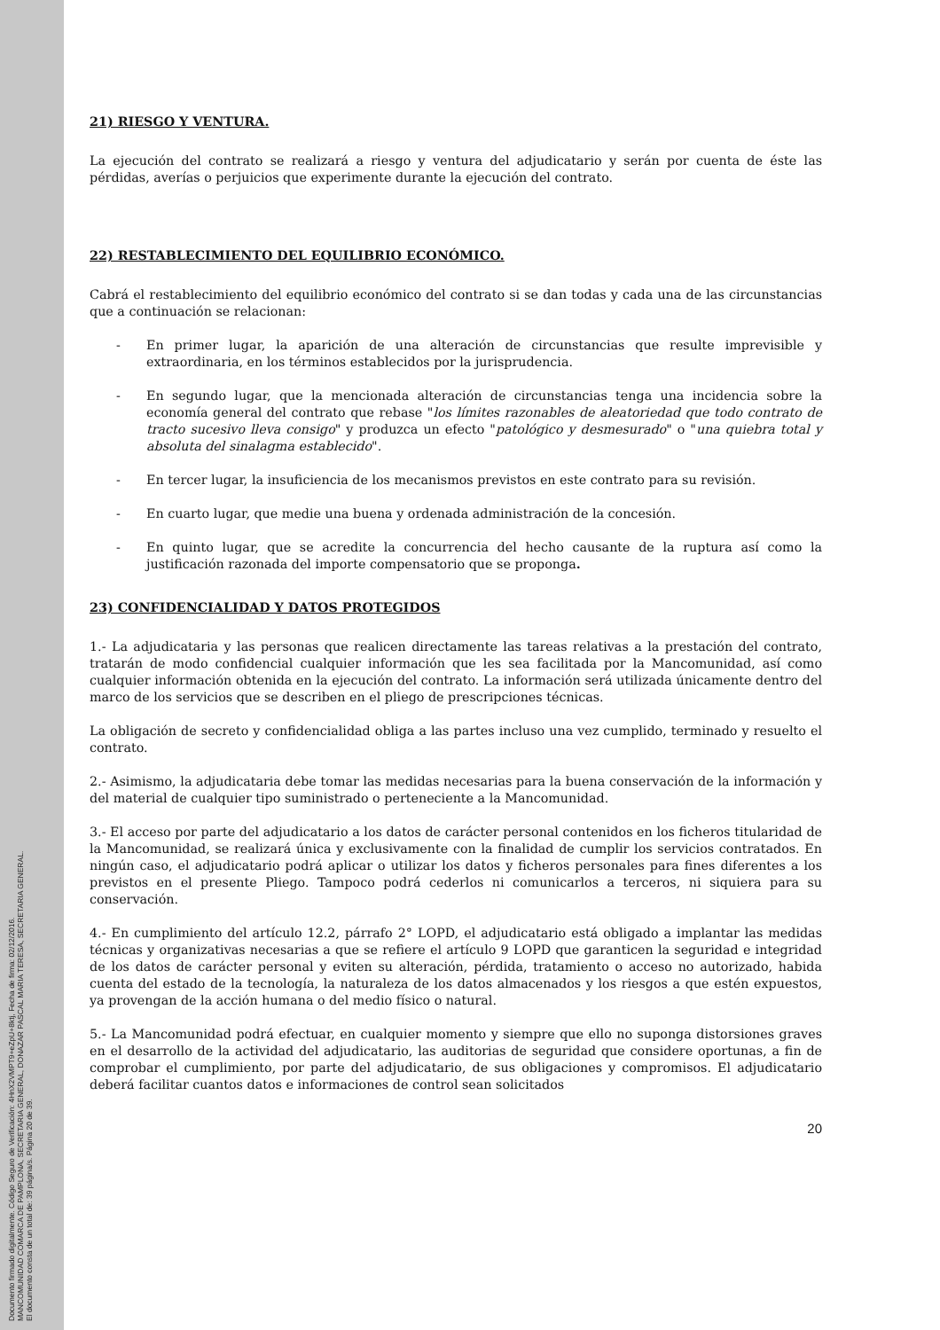Documento firmado digitalmente. Código Seguro de Verificación: 4HnX2VMPT9+eZpU+8ktj, Fecha de firma: 02/12/2016.
MANCOMUNIDAD COMARCA DE PAMPLONA, SECRETARIA GENERAL, DONAZAR PASCAL MARIA TERESA, SECRETARIA GENERAL.
El documento consta de un total de: 39 página/s. Página 20 de 39.
21) RIESGO Y VENTURA.
La ejecución del contrato se realizará a riesgo y ventura del adjudicatario y serán por cuenta de éste las pérdidas, averías o perjuicios que experimente durante la ejecución del contrato.
22) RESTABLECIMIENTO DEL EQUILIBRIO ECONÓMICO.
Cabrá el restablecimiento del equilibrio económico del contrato si se dan todas y cada una de las circunstancias que a continuación se relacionan:
- En primer lugar, la aparición de una alteración de circunstancias que resulte imprevisible y extraordinaria, en los términos establecidos por la jurisprudencia.
- En segundo lugar, que la mencionada alteración de circunstancias tenga una incidencia sobre la economía general del contrato que rebase "los límites razonables de aleatoriedad que todo contrato de tracto sucesivo lleva consigo" y produzca un efecto "patológico y desmesurado" o "una quiebra total y absoluta del sinalagma establecido".
- En tercer lugar, la insuficiencia de los mecanismos previstos en este contrato para su revisión.
- En cuarto lugar, que medie una buena y ordenada administración de la concesión.
- En quinto lugar, que se acredite la concurrencia del hecho causante de la ruptura así como la justificación razonada del importe compensatorio que se proponga.
23) CONFIDENCIALIDAD Y DATOS PROTEGIDOS
1.- La adjudicataria y las personas que realicen directamente las tareas relativas a la prestación del contrato, tratarán de modo confidencial cualquier información que les sea facilitada por la Mancomunidad, así como cualquier información obtenida en la ejecución del contrato. La información será utilizada únicamente dentro del marco de los servicios que se describen en el pliego de prescripciones técnicas.
La obligación de secreto y confidencialidad obliga a las partes incluso una vez cumplido, terminado y resuelto el contrato.
2.- Asimismo, la adjudicataria debe tomar las medidas necesarias para la buena conservación de la información y del material de cualquier tipo suministrado o perteneciente a la Mancomunidad.
3.- El acceso por parte del adjudicatario a los datos de carácter personal contenidos en los ficheros titularidad de la Mancomunidad, se realizará única y exclusivamente con la finalidad de cumplir los servicios contratados. En ningún caso, el adjudicatario podrá aplicar o utilizar los datos y ficheros personales para fines diferentes a los previstos en el presente Pliego. Tampoco podrá cederlos ni comunicarlos a terceros, ni siquiera para su conservación.
4.- En cumplimiento del artículo 12.2, párrafo 2° LOPD, el adjudicatario está obligado a implantar las medidas técnicas y organizativas necesarias a que se refiere el artículo 9 LOPD que garanticen la seguridad e integridad de los datos de carácter personal y eviten su alteración, pérdida, tratamiento o acceso no autorizado, habida cuenta del estado de la tecnología, la naturaleza de los datos almacenados y los riesgos a que estén expuestos, ya provengan de la acción humana o del medio físico o natural.
5.- La Mancomunidad podrá efectuar, en cualquier momento y siempre que ello no suponga distorsiones graves en el desarrollo de la actividad del adjudicatario, las auditorias de seguridad que considere oportunas, a fin de comprobar el cumplimiento, por parte del adjudicatario, de sus obligaciones y compromisos. El adjudicatario deberá facilitar cuantos datos e informaciones de control sean solicitados
20